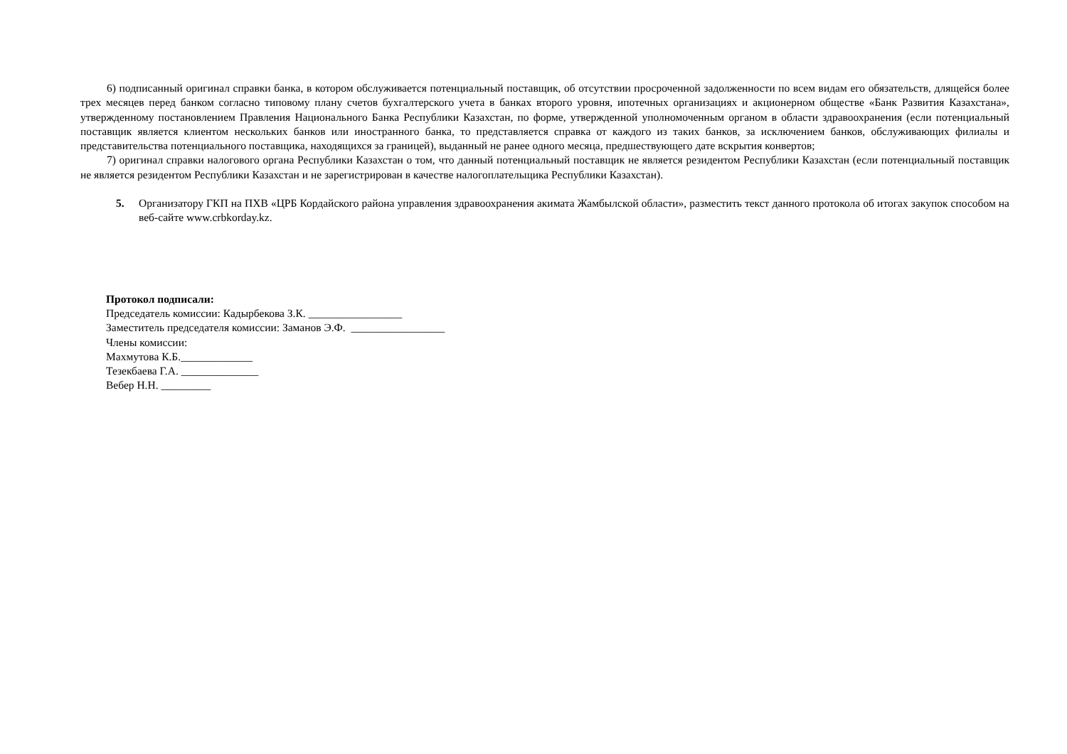6) подписанный оригинал справки банка, в котором обслуживается потенциальный поставщик, об отсутствии просроченной задолженности по всем видам его обязательств, длящейся более трех месяцев перед банком согласно типовому плану счетов бухгалтерского учета в банках второго уровня, ипотечных организациях и акционерном обществе «Банк Развития Казахстана», утвержденному постановлением Правления Национального Банка Республики Казахстан, по форме, утвержденной уполномоченным органом в области здравоохранения (если потенциальный поставщик является клиентом нескольких банков или иностранного банка, то представляется справка от каждого из таких банков, за исключением банков, обслуживающих филиалы и представительства потенциального поставщика, находящихся за границей), выданный не ранее одного месяца, предшествующего дате вскрытия конвертов;
7) оригинал справки налогового органа Республики Казахстан о том, что данный потенциальный поставщик не является резидентом Республики Казахстан (если потенциальный поставщик не является резидентом Республики Казахстан и не зарегистрирован в качестве налогоплательщика Республики Казахстан).
5. Организатору ГКП на ПХВ «ЦРБ Кордайского района управления здравоохранения акимата Жамбылской области», разместить текст данного протокола об итогах закупок способом на веб-сайте www.crbkorday.kz.
Протокол подписали:
Председатель комиссии: Кадырбекова З.К. _________________
Заместитель председателя комиссии: Заманов Э.Ф. _________________
Члены комиссии:
Махмутова К.Б._____________
Тезекбаева Г.А. ______________
Вебер Н.Н. _________